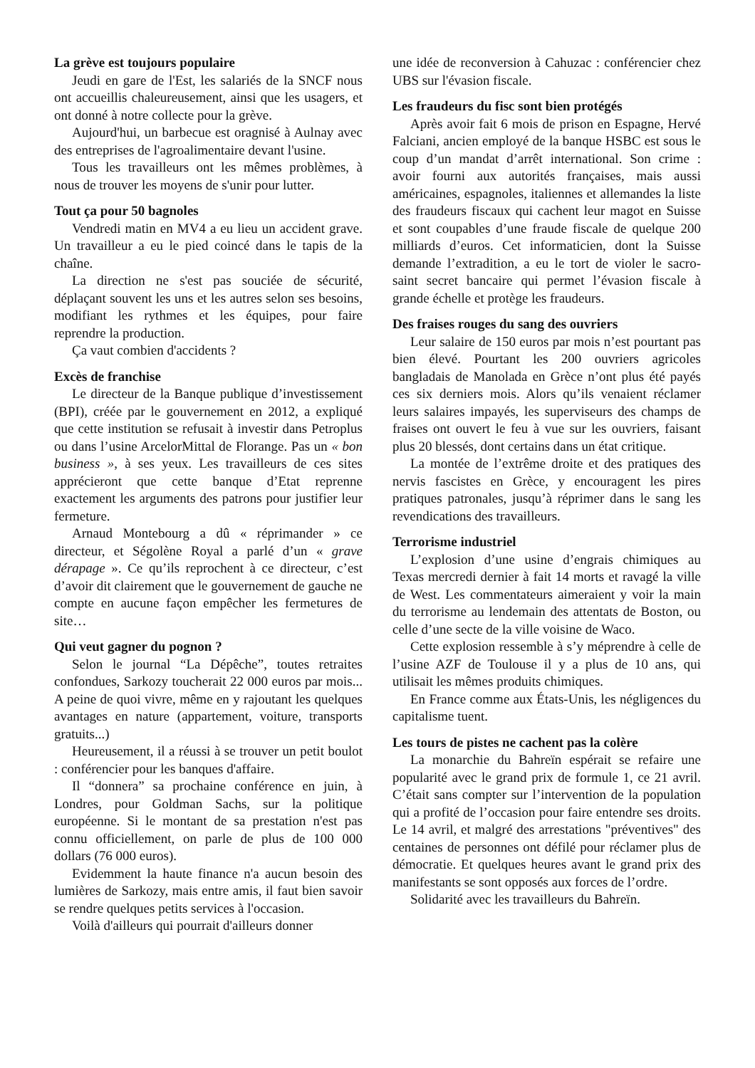La grève est toujours populaire
Jeudi en gare de l'Est, les salariés de la SNCF nous ont accueillis chaleureusement, ainsi que les usagers, et ont donné à notre collecte pour la grève.
Aujourd'hui, un barbecue est oragnisé à Aulnay avec des entreprises de l'agroalimentaire devant l'usine.
Tous les travailleurs ont les mêmes problèmes, à nous de trouver les moyens de s'unir pour lutter.
Tout ça pour 50 bagnoles
Vendredi matin en MV4 a eu lieu un accident grave. Un travailleur a eu le pied coincé dans le tapis de la chaîne.
La direction ne s'est pas souciée de sécurité, déplaçant souvent les uns et les autres selon ses besoins, modifiant les rythmes et les équipes, pour faire reprendre la production.
Ça vaut combien d'accidents ?
Excès de franchise
Le directeur de la Banque publique d’investissement (BPI), créée par le gouvernement en 2012, a expliqué que cette institution se refusait à investir dans Petroplus ou dans l’usine ArcelorMittal de Florange. Pas un « bon business », à ses yeux. Les travailleurs de ces sites apprécieront que cette banque d’Etat reprenne exactement les arguments des patrons pour justifier leur fermeture.
Arnaud Montebourg a dû « réprimander » ce directeur, et Ségolène Royal a parlé d’un « grave dérapage ». Ce qu’ils reprochent à ce directeur, c’est d’avoir dit clairement que le gouvernement de gauche ne compte en aucune façon empêcher les fermetures de site…
Qui veut gagner du pognon ?
Selon le journal “La Dépêche”, toutes retraites confondues, Sarkozy toucherait 22 000 euros par mois... A peine de quoi vivre, même en y rajoutant les quelques avantages en nature (appartement, voiture, transports gratuits...)
Heureusement, il a réussi à se trouver un petit boulot : conférencier pour les banques d'affaire.
Il “donnera” sa prochaine conférence en juin, à Londres, pour Goldman Sachs, sur la politique européenne. Si le montant de sa prestation n'est pas connu officiellement, on parle de plus de 100 000 dollars (76 000 euros).
Evidemment la haute finance n'a aucun besoin des lumières de Sarkozy, mais entre amis, il faut bien savoir se rendre quelques petits services à l'occasion.
Voilà d'ailleurs qui pourrait d'ailleurs donner
une idée de reconversion à Cahuzac : conférencier chez UBS sur l'évasion fiscale.
Les fraudeurs du fisc sont bien protégés
Après avoir fait 6 mois de prison en Espagne, Hervé Falciani, ancien employé de la banque HSBC est sous le coup d’un mandat d’arrêt international. Son crime : avoir fourni aux autorités françaises, mais aussi américaines, espagnoles, italiennes et allemandes la liste des fraudeurs fiscaux qui cachent leur magot en Suisse et sont coupables d’une fraude fiscale de quelque 200 milliards d’euros. Cet informaticien, dont la Suisse demande l’extradition, a eu le tort de violer le sacro-saint secret bancaire qui permet l’évasion fiscale à grande échelle et protège les fraudeurs.
Des fraises rouges du sang des ouvriers
Leur salaire de 150 euros par mois n’est pourtant pas bien élevé. Pourtant les 200 ouvriers agricoles bangladais de Manolada en Grèce n’ont plus été payés ces six derniers mois. Alors qu’ils venaient réclamer leurs salaires impayés, les superviseurs des champs de fraises ont ouvert le feu à vue sur les ouvriers, faisant plus 20 blessés, dont certains dans un état critique.
La montée de l’extrême droite et des pratiques des nervis fascistes en Grèce, y encouragent les pires pratiques patronales, jusqu’à réprimer dans le sang les revendications des travailleurs.
Terrorisme industriel
L’explosion d’une usine d’engrais chimiques au Texas mercredi dernier à fait 14 morts et ravagé la ville de West. Les commentateurs aimeraient y voir la main du terrorisme au lendemain des attentats de Boston, ou celle d’une secte de la ville voisine de Waco.
Cette explosion ressemble à s’y méprendre à celle de l’usine AZF de Toulouse il y a plus de 10 ans, qui utilisait les mêmes produits chimiques.
En France comme aux États-Unis, les négligences du capitalisme tuent.
Les tours de pistes ne cachent pas la colère
La monarchie du Bahreïn espérait se refaire une popularité avec le grand prix de formule 1, ce 21 avril. C’était sans compter sur l’intervention de la population qui a profité de l’occasion pour faire entendre ses droits. Le 14 avril, et malgré des arrestations "préventives" des centaines de personnes ont défilé pour réclamer plus de démocratie. Et quelques heures avant le grand prix des manifestants se sont opposés aux forces de l’ordre.
Solidarité avec les travailleurs du Bahreïn.